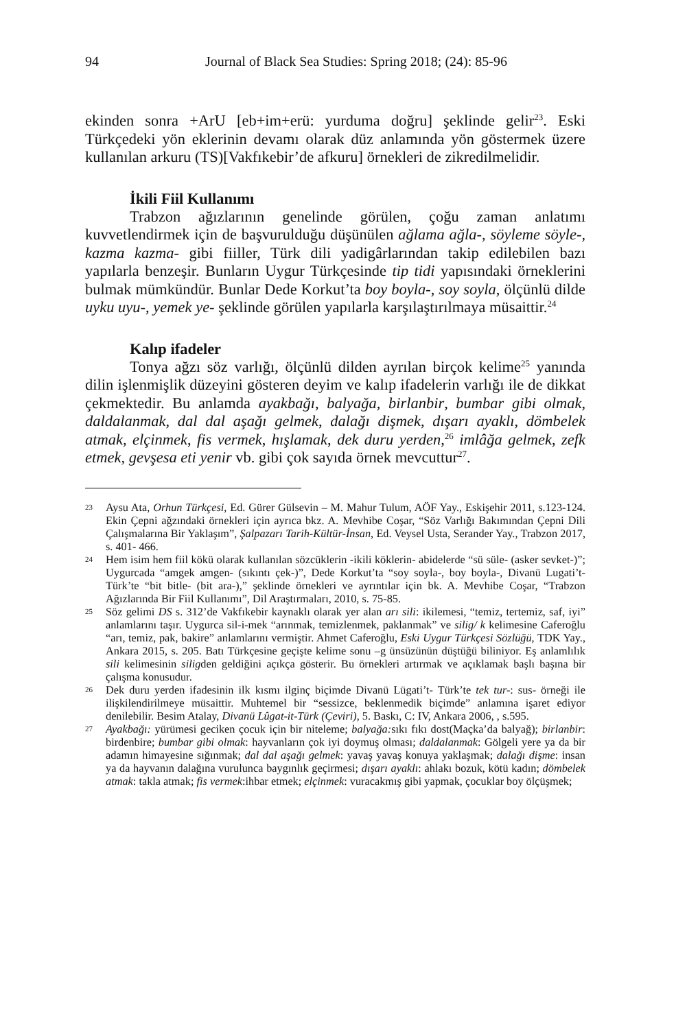94 Journal of Black Sea Studies: Spring 2018; (24): 85-96
ekinden sonra +ArU [eb+im+erü: yurduma doğru] şeklinde gelir<sup>23</sup>. Eski Türkçedeki yön eklerinin devamı olarak düz anlamında yön göstermek üzere kullanılan arkuru (TS)[Vakfıkebir’de afkuru] örnekleri de zikredilmelidir.
İkili Fiil Kullanımı
Trabzon ağızlarının genelinde görülen, çoğu zaman anlatımı kuvvetlendirmek için de başvurulduğu düşünülen ağlama ağla-, söyleme söyle-, kazma kazma- gibi fiiller, Türk dili yadigârlarından takip edilebilen bazı yapılarla benzeşir. Bunların Uygur Türkçesinde tip tidi yapısındaki örneklerini bulmak mümkündür. Bunlar Dede Korkut’ta boy boyla-, soy soyla, ölçünlü dilde uyku uyu-, yemek ye- şeklinde görülen yapılarla karşılaştırılmaya müsaittir.<sup>24</sup>
Kalıp ifadeler
Tonya ağzı söz varlığı, ölçünlü dilden ayrılan birçok kelime<sup>25</sup> yanında dilin işlenmişlik düzeyini gösteren deyim ve kalıp ifadelerin varlığı ile de dikkat çekmektedir. Bu anlamda ayakbağı, balyağa, birlanbir, bumbar gibi olmak, daldalanmak, dal dal aşağı gelmek, dalağı dişmek, dışarı ayaklı, dömbelek atmak, elçinmek, fis vermek, hışlamak, dek duru yerden,<sup>26</sup> imlâğa gelmek, zefk etmek, gevşesa eti yenir vb. gibi çok sayıda örnek mevcuttur<sup>27</sup>.
23 Aysu Ata, Orhun Türkçesi, Ed. Gürer Gülsevin – M. Mahur Tulum, AÖF Yay., Eskişehir 2011, s.123-124. Ekin Çepni ağzındaki örnekleri için ayrıca bkz. A. Mevhibe Coşar, “Söz Varlığı Bakımından Çepni Dili Çalışmalarına Bir Yaklaşım”, Şalpazarı Tarih-Kültür-İnsan, Ed. Veysel Usta, Serander Yay., Trabzon 2017, s. 401- 466.
24 Hem isim hem fiil kökü olarak kullanılan sözcüklerin -ikili köklerin- abidelerde “sü süle- (asker sevket-)”; Uygurcada “amgek amgen- (sıkıntı çek-)”, Dede Korkut’ta “soy soyla-, boy boyla-, Divanü Lugati’t- Türk’te “bit bitle- (bit ara-),” şeklinde örnekleri ve ayrıntılar için bk. A. Mevhibe Coşar, “Trabzon Ağızlarında Bir Fiil Kullanımı”, Dil Araştırmaları, 2010, s. 75-85.
25 Söz gelimi DS s. 312’de Vakfıkebir kaynaklı olarak yer alan arı sili: ikilemesi, “temiz, tertemiz, saf, iyi” anlamlarını taşır. Uygurca sil-i-mek “arınmak, temizlenmek, paklanmak” ve silig/ k kelimesine Caferoğlu “arı, temiz, pak, bakire” anlamlarını vermiştir. Ahmet Caferoğlu, Eski Uygur Türkçesi Sözlüğü, TDK Yay., Ankara 2015, s. 205. Batı Türkçesine geçişte kelime sonu –g ünsüzünün düştüğü biliniyor. Eş anlamlılık sili kelimesinin siligden geldiğini açıkça gösterir. Bu örnekleri artırmak ve açıklamak başlı başına bir çalışma konusudur.
26 Dek duru yerden ifadesinin ilk kısmı ilginç biçimde Divanü Lügati’t- Türk’te tek tur-: sus- örneği ile ilişkilendirilmeye müsaittir. Muhtemel bir “sessizce, beklenmedik biçimde” anlamına işaret ediyor denilebilir. Besim Atalay, Divanü Lûgat-it-Türk (Çeviri), 5. Baskı, C: IV, Ankara 2006, , s.595.
27 Ayakbağı: yürümesi geciken çocuk için bir niteleme; balyağa: sıkı fıkı dost(Maçka’da balyağ); birlanbir: birdenbire; bumbar gibi olmak: hayvanların çok iyi doymuş olması; daldalanmak: Gölgeli yere ya da bir adamın himayesine sığınmak; dal dal aşağı gelmek: yavaş yavaş konuya yaklaşmak; dalağı dişme: insan ya da hayvanın dalağına vurulunca baygınlık geçirmesi; dışarı ayaklı: ahlakı bozuk, kötü kadın; dömbelek atmak: takla atmak; fis vermek:ihbar etmek; elçinmek: vuracakmış gibi yapmak, çocuklar boy ölçüşmek;